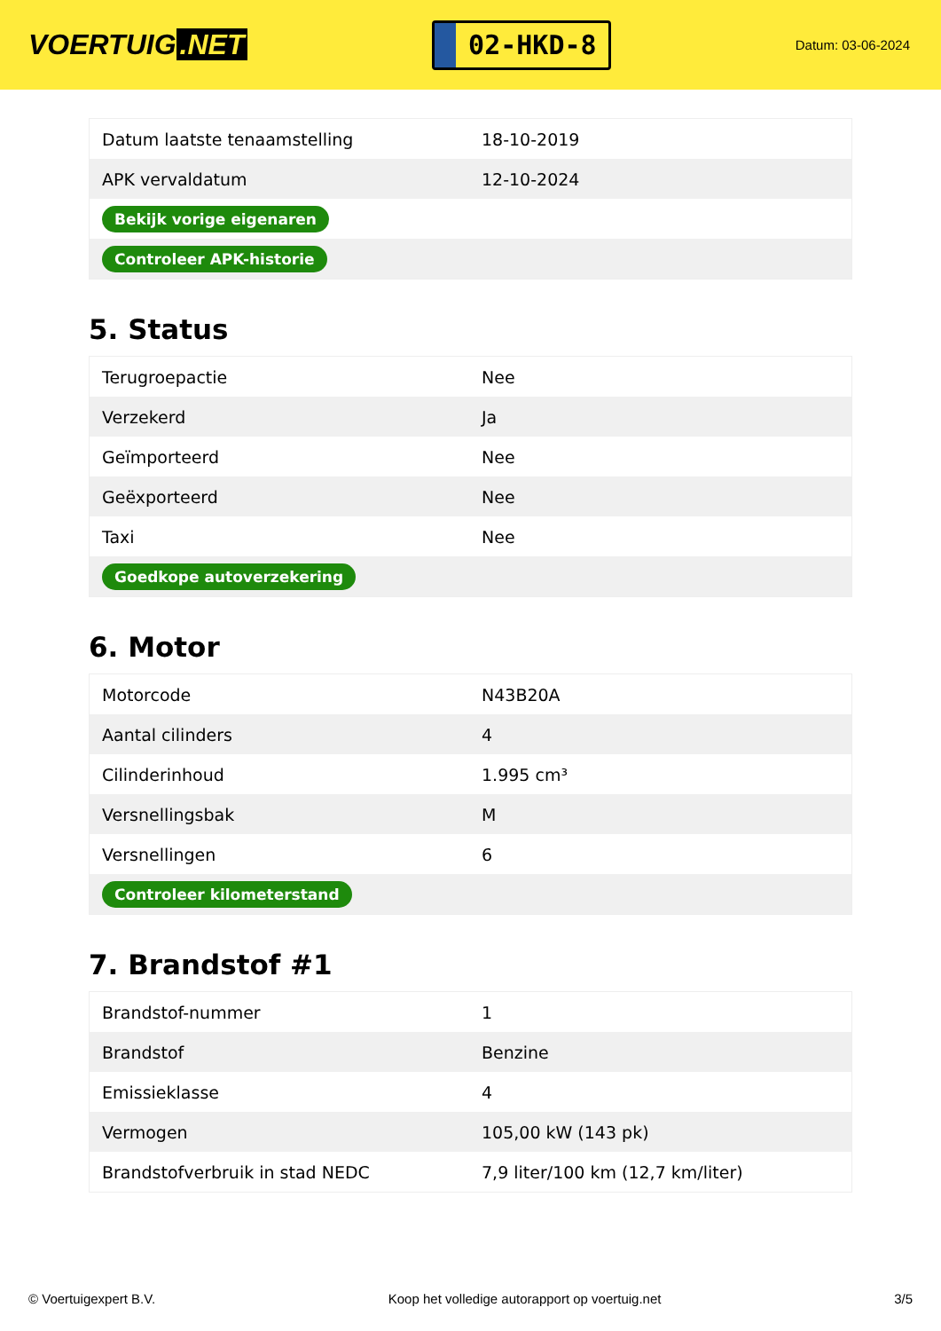VOERTUIG.NET
02-HKD-8
Datum: 03-06-2024
| Datum laatste tenaamstelling | 18-10-2019 |
| APK vervaldatum | 12-10-2024 |
| Bekijk vorige eigenaren | |
| Controleer APK-historie | |
5. Status
| Terugroepactie | Nee |
| Verzekerd | Ja |
| Geïmporteerd | Nee |
| Geëxporteerd | Nee |
| Taxi | Nee |
| Goedkope autoverzekering | |
6. Motor
| Motorcode | N43B20A |
| Aantal cilinders | 4 |
| Cilinderinhoud | 1.995 cm³ |
| Versnellingsbak | M |
| Versnellingen | 6 |
| Controleer kilometerstand | |
7. Brandstof #1
| Brandstof-nummer | 1 |
| Brandstof | Benzine |
| Emissieklasse | 4 |
| Vermogen | 105,00 kW (143 pk) |
| Brandstofverbruik in stad NEDC | 7,9 liter/100 km (12,7 km/liter) |
© Voertuigexpert B.V. Koop het volledige autorapport op voertuig.net 3/5